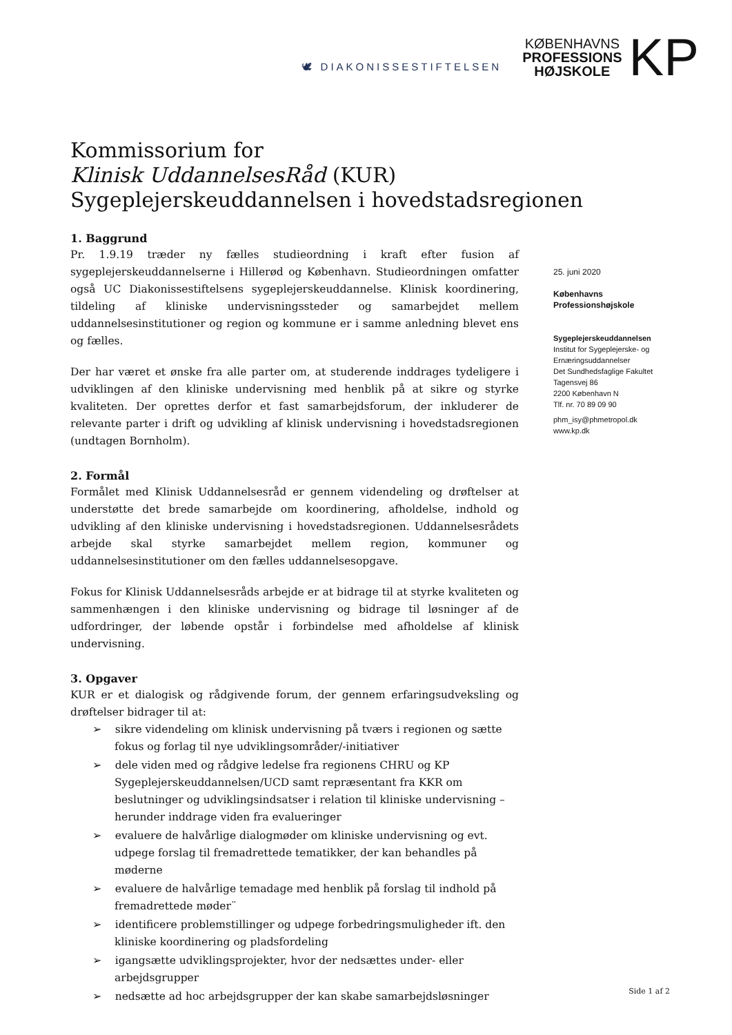🕊 DIAKONISSESTIFTELSEN
KØBENHAVNS
PROFESSIONS
HØJSKOLE
KP
Kommissorium for
Klinisk UddannelsesRåd (KUR)
Sygeplejerskeuddannelsen i hovedstadsregionen
1. Baggrund
Pr. 1.9.19 træder ny fælles studieordning i kraft efter fusion af sygeplejerskeuddannelserne i Hillerød og København. Studieordningen omfatter også UC Diakonissestiftelsens sygeplejerskeuddannelse. Klinisk koordinering, tildeling af kliniske undervisningssteder og samarbejdet mellem uddannelsesinstitutioner og region og kommune er i samme anledning blevet ens og fælles.
Der har været et ønske fra alle parter om, at studerende inddrages tydeligere i udviklingen af den kliniske undervisning med henblik på at sikre og styrke kvaliteten. Der oprettes derfor et fast samarbejdsforum, der inkluderer de relevante parter i drift og udvikling af klinisk undervisning i hovedstadsregionen (undtagen Bornholm).
2. Formål
Formålet med Klinisk Uddannelsesråd er gennem videndeling og drøftelser at understøtte det brede samarbejde om koordinering, afholdelse, indhold og udvikling af den kliniske undervisning i hovedstadsregionen. Uddannelsesrådets arbejde skal styrke samarbejdet mellem region, kommuner og uddannelsesinstitutioner om den fælles uddannelsesopgave.
Fokus for Klinisk Uddannelsesråds arbejde er at bidrage til at styrke kvaliteten og sammenhængen i den kliniske undervisning og bidrage til løsninger af de udfordringer, der løbende opstår i forbindelse med afholdelse af klinisk undervisning.
3. Opgaver
KUR er et dialogisk og rådgivende forum, der gennem erfaringsudveksling og drøftelser bidrager til at:
➢ sikre videndeling om klinisk undervisning på tværs i regionen og sætte fokus og forlag til nye udviklingsområder/-initiativer
➢ dele viden med og rådgive ledelse fra regionens CHRU og KP Sygeplejerskeuddannelsen/UCD samt repræsentant fra KKR om beslutninger og udviklingsindsatser i relation til kliniske undervisning – herunder inddrage viden fra evalueringer
➢ evaluere de halvårlige dialogmøder om kliniske undervisning og evt. udpege forslag til fremadrettede tematikker, der kan behandles på møderne
➢ evaluere de halvårlige temadage med henblik på forslag til indhold på fremadrettede møder¨
➢ identificere problemstillinger og udpege forbedringsmuligheder ift. den kliniske koordinering og pladsfordeling
➢ igangsætte udviklingsprojekter, hvor der nedsættes under- eller arbejdsgrupper
➢ nedsætte ad hoc arbejdsgrupper der kan skabe samarbejdsløsninger
25. juni 2020
Københavns
Professionshøjskole
Sygeplejerskeuddannelsen
Institut for Sygeplejerske- og
Ernæringsuddannelser
Det Sundhedsfaglige Fakultet
Tagensvej 86
2200 København N
Tlf. nr. 70 89 09 90
phm_isy@phmetropol.dk
www.kp.dk
Side 1 af 2